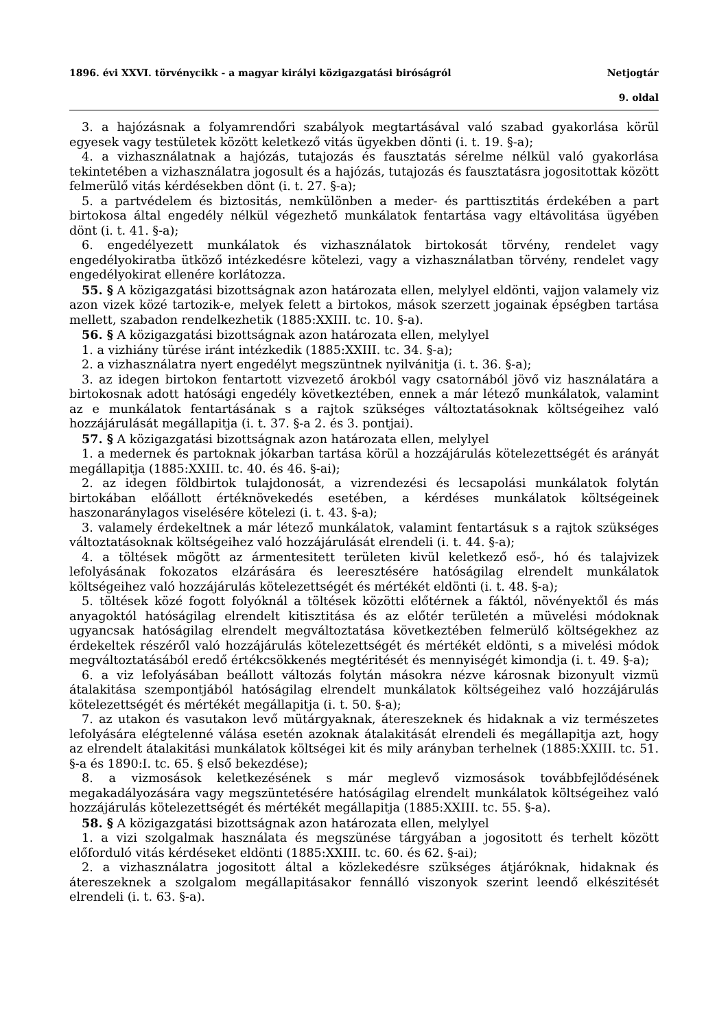1896. évi XXVI. törvénycikk - a magyar királyi közigazgatási biróságról Netjogtár
9. oldal
3. a hajózásnak a folyamrendőri szabályok megtartásával való szabad gyakorlása körül egyesek vagy testületek között keletkező vitás ügyekben dönti (i. t. 19. §-a);
4. a vizhasználatnak a hajózás, tutajozás és fausztatás sérelme nélkül való gyakorlása tekintetében a vizhasználatra jogosult és a hajózás, tutajozás és fausztatásra jogositottak között felmerülő vitás kérdésekben dönt (i. t. 27. §-a);
5. a partvédelem és biztositás, nemkülönben a meder- és parttisztitás érdekében a part birtokosa által engedély nélkül végezhető munkálatok fentartása vagy eltávolitása ügyében dönt (i. t. 41. §-a);
6. engedélyezett munkálatok és vizhasználatok birtokosát törvény, rendelet vagy engedélyokiratba ütköző intézkedésre kötelezi, vagy a vizhasználatban törvény, rendelet vagy engedélyokirat ellenére korlátozza.
55. § A közigazgatási bizottságnak azon határozata ellen, melylyel eldönti, vajjon valamely viz azon vizek közé tartozik-e, melyek felett a birtokos, mások szerzett jogainak épségben tartása mellett, szabadon rendelkezhetik (1885:XXIII. tc. 10. §-a).
56. § A közigazgatási bizottságnak azon határozata ellen, melylyel
1. a vizhiány türése iránt intézkedik (1885:XXIII. tc. 34. §-a);
2. a vizhasználatra nyert engedélyt megszüntnek nyilvánitja (i. t. 36. §-a);
3. az idegen birtokon fentartott vizvezető árokból vagy csatornából jövő viz használatára a birtokosnak adott hatósági engedély következtében, ennek a már létező munkálatok, valamint az e munkálatok fentartásának s a rajtok szükséges változtatásoknak költségeihez való hozzájárulását megállapitja (i. t. 37. §-a 2. és 3. pontjai).
57. § A közigazgatási bizottságnak azon határozata ellen, melylyel
1. a medernek és partoknak jókarban tartása körül a hozzájárulás kötelezettségét és arányát megállapitja (1885:XXIII. tc. 40. és 46. §-ai);
2. az idegen földbirtok tulajdonosát, a vizrendezési és lecsapolási munkálatok folytán birtokában előállott értéknövekedés esetében, a kérdéses munkálatok költségeinek haszonaránylagos viselésére kötelezi (i. t. 43. §-a);
3. valamely érdekeltnek a már létező munkálatok, valamint fentartásuk s a rajtok szükséges változtatásoknak költségeihez való hozzájárulását elrendeli (i. t. 44. §-a);
4. a töltések mögött az ármentesitett területen kivül keletkező eső-, hó és talajvizek lefolyásának fokozatos elzárására és leeresztésére hatóságilag elrendelt munkálatok költségeihez való hozzájárulás kötelezettségét és mértékét eldönti (i. t. 48. §-a);
5. töltések közé fogott folyóknál a töltések közötti előtérnek a fáktól, növényektől és más anyagoktól hatóságilag elrendelt kitisztitása és az előtér területén a müvelési módoknak ugyancsak hatóságilag elrendelt megváltoztatása következtében felmerülő költségekhez az érdekeltek részéről való hozzájárulás kötelezettségét és mértékét eldönti, s a mivelési módok megváltoztatásából eredő értékcsökkenés megtéritését és mennyiségét kimondja (i. t. 49. §-a);
6. a viz lefolyásában beállott változás folytán másokra nézve károsnak bizonyult vizmü átalakitása szempontjából hatóságilag elrendelt munkálatok költségeihez való hozzájárulás kötelezettségét és mértékét megállapitja (i. t. 50. §-a);
7. az utakon és vasutakon levő mütárgyaknak, átereszeknek és hidaknak a viz természetes lefolyására elégtelenné válása esetén azoknak átalakitását elrendeli és megállapitja azt, hogy az elrendelt átalakitási munkálatok költségei kit és mily arányban terhelnek (1885:XXIII. tc. 51. §-a és 1890:I. tc. 65. § első bekezdése);
8. a vizmosások keletkezésének s már meglevő vizmosások továbbfejlődésének megakadályozására vagy megszüntetésére hatóságilag elrendelt munkálatok költségeihez való hozzájárulás kötelezettségét és mértékét megállapitja (1885:XXIII. tc. 55. §-a).
58. § A közigazgatási bizottságnak azon határozata ellen, melylyel
1. a vizi szolgalmak használata és megszünése tárgyában a jogositott és terhelt között előforduló vitás kérdéseket eldönti (1885:XXIII. tc. 60. és 62. §-ai);
2. a vizhasználatra jogositott által a közlekedésre szükséges átjáróknak, hidaknak és átereszeknek a szolgalom megállapitásakor fennálló viszonyok szerint leendő elkészitését elrendeli (i. t. 63. §-a).